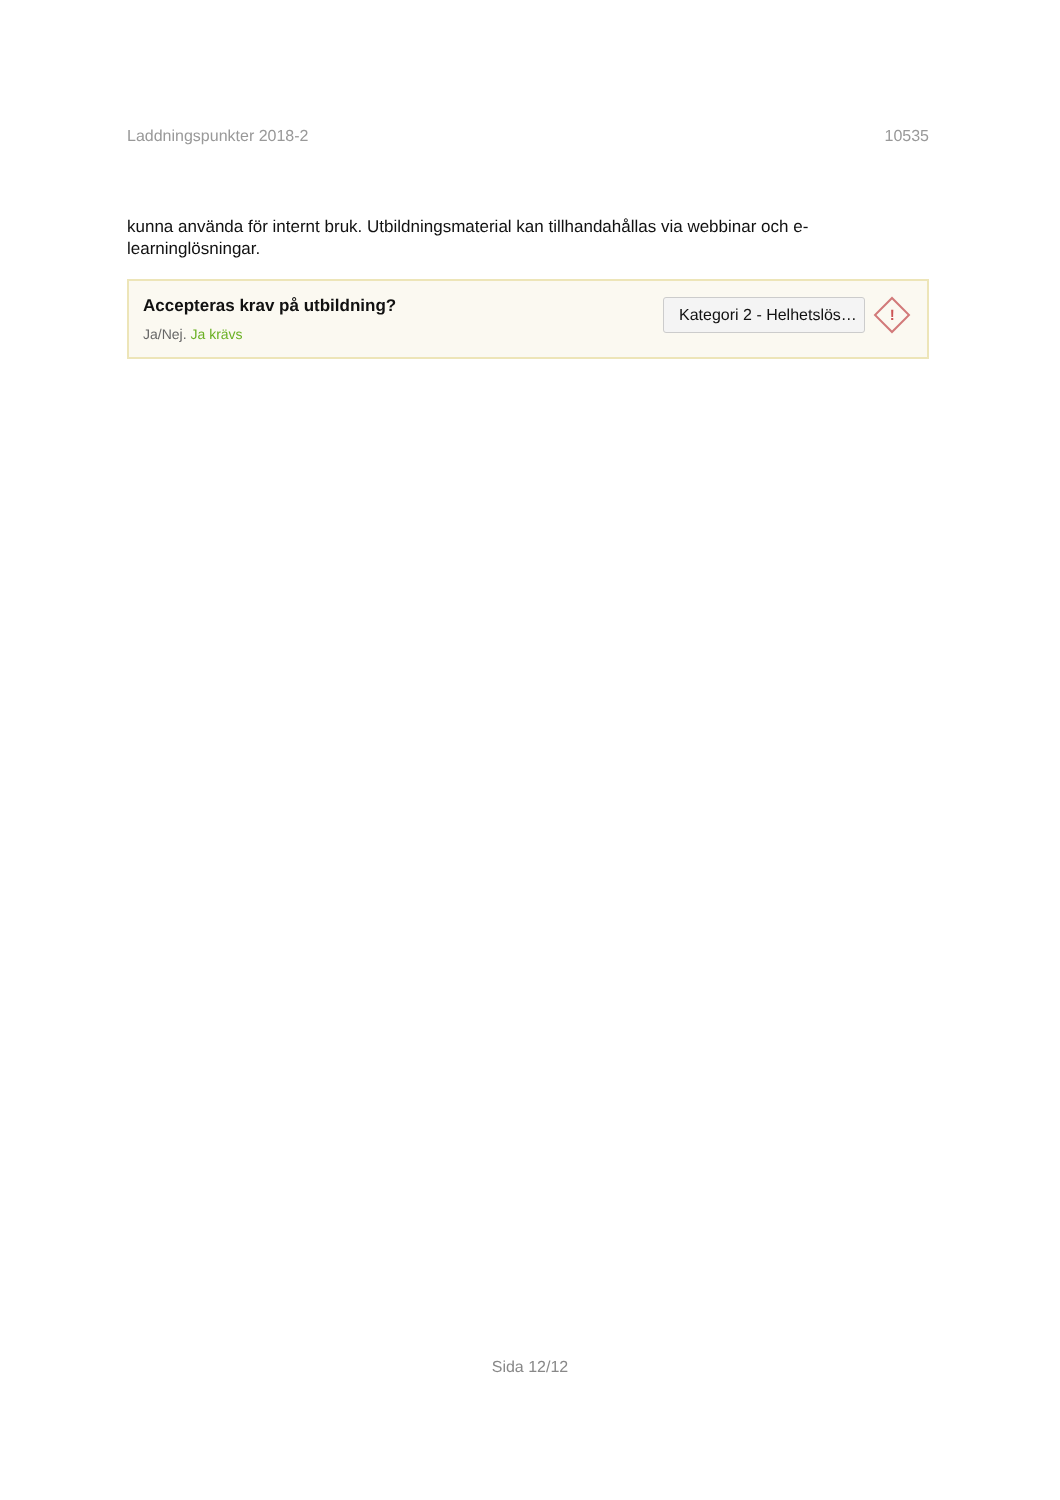Laddningspunkter 2018-2 10535
kunna använda för internt bruk. Utbildningsmaterial kan tillhandahållas via webbinar och e-
learninglösningar.
Accepteras krav på utbildning?
Ja/Nej. Ja krävs
Kategori 2 - Helhetslös…
!
Sida 12/12